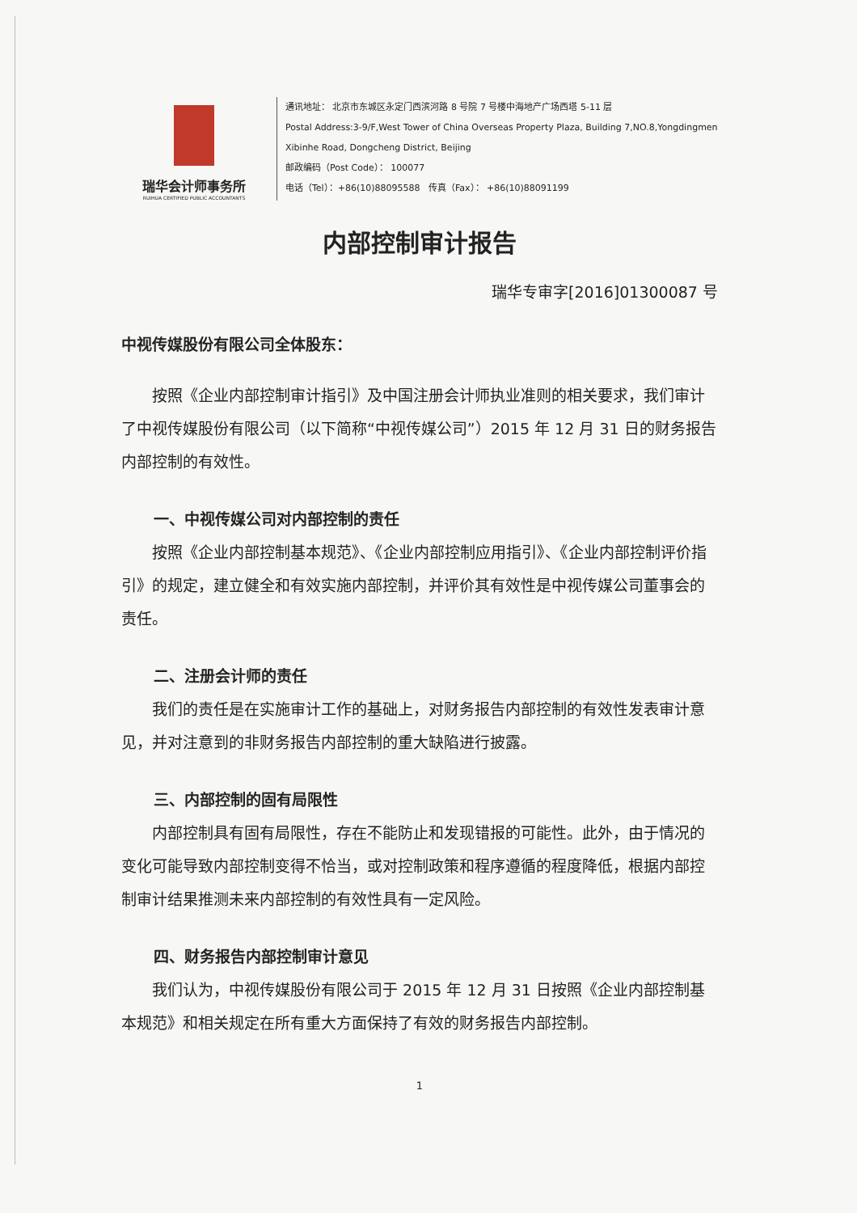瑞华会计师事务所
RUIHUA CERTIFIED PUBLIC ACCOUNTANTS
通讯地址： 北京市东城区永定门西滨河路 8 号院 7 号楼中海地产广场西塔 5-11 层
Postal Address:3-9/F,West Tower of China Overseas Property Plaza, Building 7,NO.8,Yongdingmen
Xibinhe Road, Dongcheng District, Beijing
邮政编码（Post Code）： 100077
电话（Tel）：+86(10)88095588 传真（Fax）： +86(10)88091199
内部控制审计报告
瑞华专审字[2016]01300087 号
中视传媒股份有限公司全体股东：
按照《企业内部控制审计指引》及中国注册会计师执业准则的相关要求，我们审计了中视传媒股份有限公司（以下简称“中视传媒公司”）2015 年 12 月 31 日的财务报告内部控制的有效性。
一、中视传媒公司对内部控制的责任
按照《企业内部控制基本规范》、《企业内部控制应用指引》、《企业内部控制评价指引》的规定，建立健全和有效实施内部控制，并评价其有效性是中视传媒公司董事会的责任。
二、注册会计师的责任
我们的责任是在实施审计工作的基础上，对财务报告内部控制的有效性发表审计意见，并对注意到的非财务报告内部控制的重大缺陷进行披露。
三、内部控制的固有局限性
内部控制具有固有局限性，存在不能防止和发现错报的可能性。此外，由于情况的变化可能导致内部控制变得不恰当，或对控制政策和程序遵循的程度降低，根据内部控制审计结果推测未来内部控制的有效性具有一定风险。
四、财务报告内部控制审计意见
我们认为，中视传媒股份有限公司于 2015 年 12 月 31 日按照《企业内部控制基本规范》和相关规定在所有重大方面保持了有效的财务报告内部控制。
1